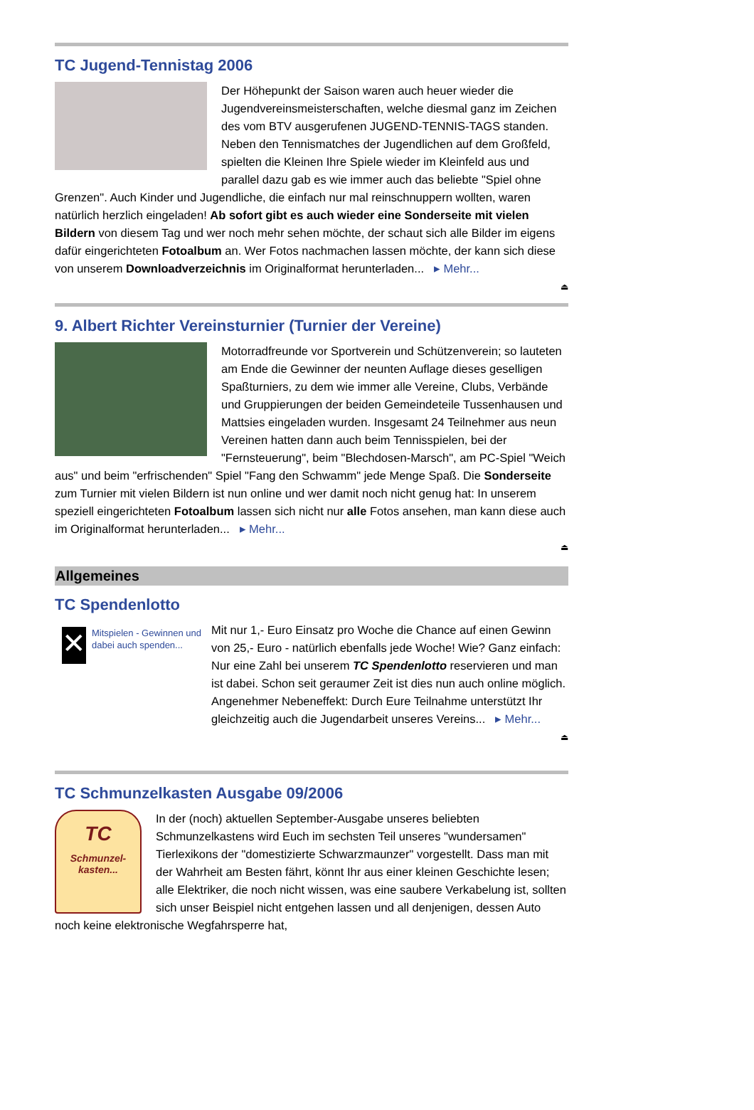TC Jugend-Tennistag 2006
Der Höhepunkt der Saison waren auch heuer wieder die Jugendvereinsmeisterschaften, welche diesmal ganz im Zeichen des vom BTV ausgerufenen JUGEND-TENNIS-TAGS standen. Neben den Tennismatches der Jugendlichen auf dem Großfeld, spielten die Kleinen Ihre Spiele wieder im Kleinfeld aus und parallel dazu gab es wie immer auch das beliebte "Spiel ohne Grenzen". Auch Kinder und Jugendliche, die einfach nur mal reinschnuppern wollten, waren natürlich herzlich eingeladen! Ab sofort gibt es auch wieder eine Sonderseite mit vielen Bildern von diesem Tag und wer noch mehr sehen möchte, der schaut sich alle Bilder im eigens dafür eingerichteten Fotoalbum an. Wer Fotos nachmachen lassen möchte, der kann sich diese von unserem Downloadverzeichnis im Originalformat herunterladen... ▸ Mehr...
⏏
9. Albert Richter Vereinsturnier (Turnier der Vereine)
Motorradfreunde vor Sportverein und Schützenverein; so lauteten am Ende die Gewinner der neunten Auflage dieses geselligen Spaßturniers, zu dem wie immer alle Vereine, Clubs, Verbände und Gruppierungen der beiden Gemeindeteile Tussenhausen und Mattsies eingeladen wurden. Insgesamt 24 Teilnehmer aus neun Vereinen hatten dann auch beim Tennisspielen, bei der "Fernsteuerung", beim "Blechdosen-Marsch", am PC-Spiel "Weich aus" und beim "erfrischenden" Spiel "Fang den Schwamm" jede Menge Spaß. Die Sonderseite zum Turnier mit vielen Bildern ist nun online und wer damit noch nicht genug hat: In unserem speziell eingerichteten Fotoalbum lassen sich nicht nur alle Fotos ansehen, man kann diese auch im Originalformat herunterladen... ▸ Mehr...
⏏
Allgemeines
TC Spendenlotto
✕
Mitspielen - Gewinnen und dabei auch spenden...
Mit nur 1,- Euro Einsatz pro Woche die Chance auf einen Gewinn von 25,- Euro - natürlich ebenfalls jede Woche! Wie? Ganz einfach: Nur eine Zahl bei unserem TC Spendenlotto reservieren und man ist dabei. Schon seit geraumer Zeit ist dies nun auch online möglich. Angenehmer Nebeneffekt: Durch Eure Teilnahme unterstützt Ihr gleichzeitig auch die Jugendarbeit unseres Vereins... ▸ Mehr...
⏏
TC Schmunzelkasten Ausgabe 09/2006
TC
Schmunzel-
kasten...
In der (noch) aktuellen September-Ausgabe unseres beliebten Schmunzelkastens wird Euch im sechsten Teil unseres "wundersamen" Tierlexikons der "domestizierte Schwarzmaunzer" vorgestellt. Dass man mit der Wahrheit am Besten fährt, könnt Ihr aus einer kleinen Geschichte lesen; alle Elektriker, die noch nicht wissen, was eine saubere Verkabelung ist, sollten sich unser Beispiel nicht entgehen lassen und all denjenigen, dessen Auto noch keine elektronische Wegfahrsperre hat,